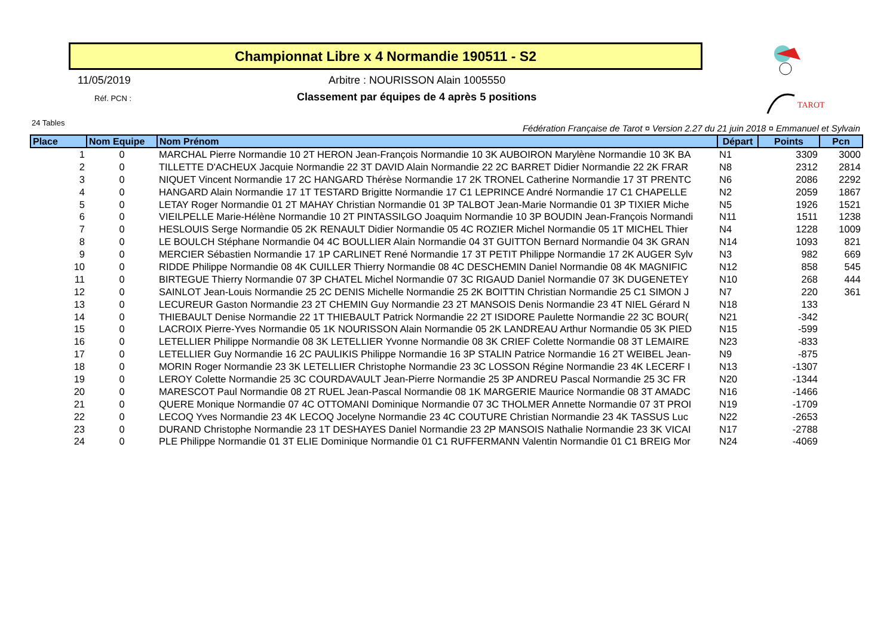Championnat Libre x 4 Normandie 190511 - S2
11/05/2019
Arbitre : NOURISSON Alain 1005550
Réf. PCN :
Classement par équipes de 4 après 5 positions
24 Tables
Fédération Française de Tarot ¤ Version 2.27 du 21 juin 2018 ¤ Emmanuel et Sylvain
TAROT
| Place | Nom Equipe | Nom Prénom | Départ | Points | Pcn |
| --- | --- | --- | --- | --- | --- |
| 1 | 0 | MARCHAL Pierre Normandie 10 2T HERON Jean-François Normandie 10 3K AUBOIRON Marylène Normandie 10 3K BA | N1 | 3309 | 3000 |
| 2 | 0 | TILLETTE D'ACHEUX Jacquie Normandie 22 3T DAVID Alain Normandie 22 2C BARRET Didier Normandie 22 2K FRAR | N8 | 2312 | 2814 |
| 3 | 0 | NIQUET Vincent Normandie 17 2C HANGARD Thérèse Normandie 17 2K TRONEL Catherine Normandie 17 3T PRENTC | N6 | 2086 | 2292 |
| 4 | 0 | HANGARD Alain Normandie 17 1T TESTARD Brigitte Normandie 17 C1 LEPRINCE André Normandie 17 C1 CHAPELLE | N2 | 2059 | 1867 |
| 5 | 0 | LETAY Roger Normandie 01 2T MAHAY Christian Normandie 01 3P TALBOT Jean-Marie Normandie 01 3P TIXIER Miche | N5 | 1926 | 1521 |
| 6 | 0 | VIEILPELLE Marie-Hélène Normandie 10 2T PINTASSILGO Joaquim Normandie 10 3P BOUDIN Jean-François Normandi | N11 | 1511 | 1238 |
| 7 | 0 | HESLOUIS Serge Normandie 05 2K RENAULT Didier Normandie 05 4C ROZIER Michel Normandie 05 1T MICHEL Thier | N4 | 1228 | 1009 |
| 8 | 0 | LE BOULCH Stéphane Normandie 04 4C BOULLIER Alain Normandie 04 3T GUITTON Bernard Normandie 04 3K GRAN | N14 | 1093 | 821 |
| 9 | 0 | MERCIER Sébastien Normandie 17 1P CARLINET René Normandie 17 3T PETIT Philippe Normandie 17 2K AUGER Sylv | N3 | 982 | 669 |
| 10 | 0 | RIDDE Philippe Normandie 08 4K CUILLER Thierry Normandie 08 4C DESCHEMIN Daniel Normandie 08 4K MAGNIFIC | N12 | 858 | 545 |
| 11 | 0 | BIRTEGUE Thierry Normandie 07 3P CHATEL Michel Normandie 07 3C RIGAUD Daniel Normandie 07 3K DUGENETEY | N10 | 268 | 444 |
| 12 | 0 | SAINLOT Jean-Louis Normandie 25 2C DENIS Michelle Normandie 25 2K BOITTIN Christian Normandie 25 C1 SIMON J | N7 | 220 | 361 |
| 13 | 0 | LECUREUR Gaston Normandie 23 2T CHEMIN Guy Normandie 23 2T MANSOIS Denis Normandie 23 4T NIEL Gérard N | N18 | 133 | |
| 14 | 0 | THIEBAULT Denise Normandie 22 1T THIEBAULT Patrick Normandie 22 2T ISIDORE Paulette Normandie 22 3C BOUR( | N21 | -342 | |
| 15 | 0 | LACROIX Pierre-Yves Normandie 05 1K NOURISSON Alain Normandie 05 2K LANDREAU Arthur Normandie 05 3K PIED | N15 | -599 | |
| 16 | 0 | LETELLIER Philippe Normandie 08 3K LETELLIER Yvonne Normandie 08 3K CRIEF Colette Normandie 08 3T LEMAIRE | N23 | -833 | |
| 17 | 0 | LETELLIER Guy Normandie 16 2C PAULIKIS Philippe Normandie 16 3P STALIN Patrice Normandie 16 2T WEIBEL Jean- | N9 | -875 | |
| 18 | 0 | MORIN Roger Normandie 23 3K LETELLIER Christophe Normandie 23 3C LOSSON Régine Normandie 23 4K LECERF I | N13 | -1307 | |
| 19 | 0 | LEROY Colette Normandie 25 3C COURDAVAULT Jean-Pierre Normandie 25 3P ANDREU Pascal Normandie 25 3C FR | N20 | -1344 | |
| 20 | 0 | MARESCOT Paul Normandie 08 2T RUEL Jean-Pascal Normandie 08 1K MARGERIE Maurice Normandie 08 3T AMADC | N16 | -1466 | |
| 21 | 0 | QUERE Monique Normandie 07 4C OTTOMANI Dominique Normandie 07 3C THOLMER Annette Normandie 07 3T PROI | N19 | -1709 | |
| 22 | 0 | LECOQ Yves Normandie 23 4K LECOQ Jocelyne Normandie 23 4C COUTURE Christian Normandie 23 4K TASSUS Luc | N22 | -2653 | |
| 23 | 0 | DURAND Christophe Normandie 23 1T DESHAYES Daniel Normandie 23 2P MANSOIS Nathalie Normandie 23 3K VICAI | N17 | -2788 | |
| 24 | 0 | PLE Philippe Normandie 01 3T ELIE Dominique Normandie 01 C1 RUFFERMANN Valentin Normandie 01 C1 BREIG Mor | N24 | -4069 | |